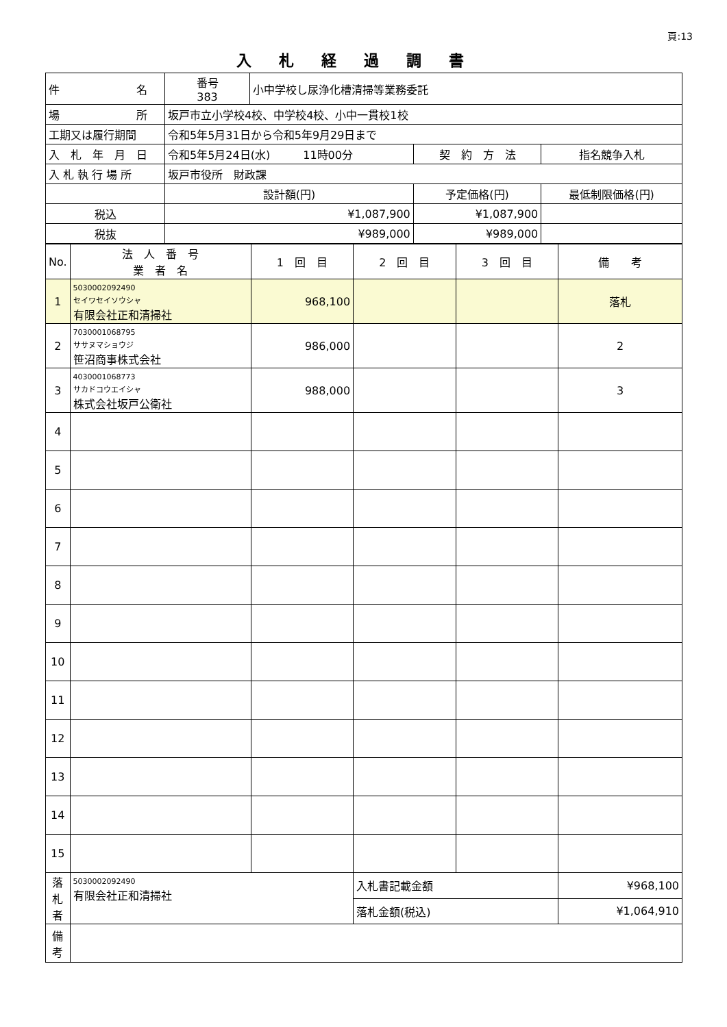頁:13
入札経過調書
| 件 名 | 番号 383 | 小中学校し尿浄化槽清掃等業務委託 | | |
| 場 所 | 坂戸市立小学校4校、中学校4校、小中一貫校1校 | | | |
| 工期又は履行期間 | 令和5年5月31日から令和5年9月29日まで | | | |
| 入 札 年 月 日 | 令和5年5月24日(水) 11時00分 | | 契 約 方 法 | 指名競争入札 |
| 入 札 執 行 場 所 | 坂戸市役所 財政課 | | | |
| | 設計額(円) | | 予定価格(円) | 最低制限価格(円) |
| 税込 | ¥1,087,900 | | ¥1,087,900 | |
| 税抜 | ¥989,000 | | ¥989,000 | |
| No. | 法 人 番 号 業 者 名 | 1 回 目 | 2 回 目 | 3 回 目 | 備 考 |
| --- | --- | --- | --- | --- | --- |
| 1 | 5030002092490 セイワセイソウシャ 有限会社正和清掃社 | 968,100 | | | 落札 |
| 2 | 7030001068795 ササヌマショウジ 笹沼商事株式会社 | 986,000 | | | 2 |
| 3 | 4030001068773 サカドコウエイシャ 株式会社坂戸公衛社 | 988,000 | | | 3 |
| 4 | | | | | |
| 5 | | | | | |
| 6 | | | | | |
| 7 | | | | | |
| 8 | | | | | |
| 9 | | | | | |
| 10 | | | | | |
| 11 | | | | | |
| 12 | | | | | |
| 13 | | | | | |
| 14 | | | | | |
| 15 | | | | | |
| 落 札 者 | 5030002092490 有限会社正和清掃社 | | 入札書記載金額 | | ¥968,100 |
| | | | 落札金額(税込) | | ¥1,064,910 |
| 備 考 | | | | | |